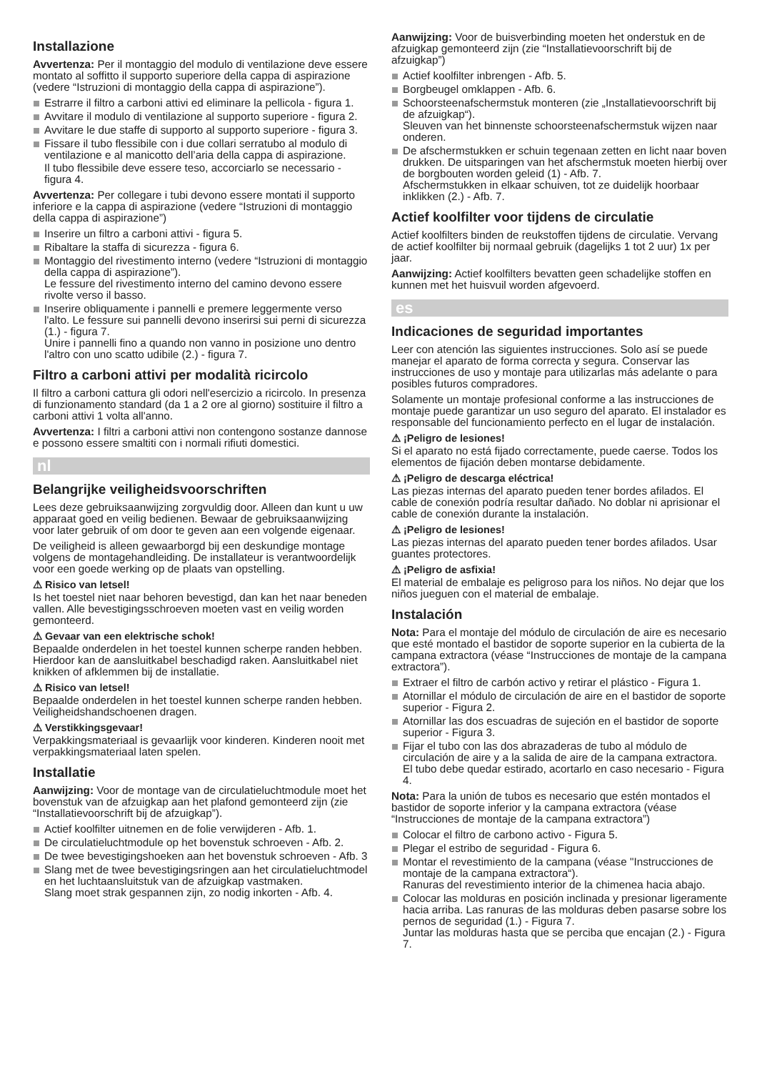Installazione
Avvertenza: Per il montaggio del modulo di ventilazione deve essere montato al soffitto il supporto superiore della cappa di aspirazione (vedere “Istruzioni di montaggio della cappa di aspirazione”).
Estrarre il filtro a carboni attivi ed eliminare la pellicola - figura 1.
Avvitare il modulo di ventilazione al supporto superiore - figura 2.
Avvitare le due staffe di supporto al supporto superiore - figura 3.
Fissare il tubo flessibile con i due collari serratubo al modulo di ventilazione e al manicotto dell’aria della cappa di aspirazione.
Il tubo flessibile deve essere teso, accorciarlo se necessario - figura 4.
Avvertenza: Per collegare i tubi devono essere montati il supporto inferiore e la cappa di aspirazione (vedere “Istruzioni di montaggio della cappa di aspirazione”)
Inserire un filtro a carboni attivi - figura 5.
Ribaltare la staffa di sicurezza - figura 6.
Montaggio del rivestimento interno (vedere “Istruzioni di montaggio della cappa di aspirazione”).
Le fessure del rivestimento interno del camino devono essere rivolte verso il basso.
Inserire obliquamente i pannelli e premere leggermente verso l'alto. Le fessure sui pannelli devono inserirsi sui perni di sicurezza (1.) - figura 7.
Unire i pannelli fino a quando non vanno in posizione uno dentro l'altro con uno scatto udibile (2.) - figura 7.
Filtro a carboni attivi per modalità ricircolo
Il filtro a carboni cattura gli odori nell'esercizio a ricircolo. In presenza di funzionamento standard (da 1 a 2 ore al giorno) sostituire il filtro a carboni attivi 1 volta all'anno.
Avvertenza: I filtri a carboni attivi non contengono sostanze dannose e possono essere smaltiti con i normali rifiuti domestici.
nl
Belangrijke veiligheidsvoorschriften
Lees deze gebruiksaanwijzing zorgvuldig door. Alleen dan kunt u uw apparaat goed en veilig bedienen. Bewaar de gebruiksaanwijzing voor later gebruik of om door te geven aan een volgende eigenaar.
De veiligheid is alleen gewaarborgd bij een deskundige montage volgens de montagehandleiding. De installateur is verantwoordelijk voor een goede werking op de plaats van opstelling.
⚠ Risico van letsel!
Is het toestel niet naar behoren bevestigd, dan kan het naar beneden vallen. Alle bevestigingsschroeven moeten vast en veilig worden gemonteerd.
⚠ Gevaar van een elektrische schok!
Bepaalde onderdelen in het toestel kunnen scherpe randen hebben. Hierdoor kan de aansluitkabel beschadigd raken. Aansluitkabel niet knikken of afklemmen bij de installatie.
⚠ Risico van letsel!
Bepaalde onderdelen in het toestel kunnen scherpe randen hebben. Veiligheidshandschoenen dragen.
⚠ Verstikkingsgevaar!
Verpakkingsmateriaal is gevaarlijk voor kinderen. Kinderen nooit met verpakkingsmateriaal laten spelen.
Installatie
Aanwijzing: Voor de montage van de circulatieluchtmodule moet het bovenstuk van de afzuigkap aan het plafond gemonteerd zijn (zie “Installatievoorschrift bij de afzuigkap”).
Actief koolfilter uitnemen en de folie verwijderen - Afb. 1.
De circulatieluchtmodule op het bovenstuk schroeven - Afb. 2.
De twee bevestigingshoeken aan het bovenstuk schroeven - Afb. 3
Slang met de twee bevestigingsringen aan het circulatieluchtmodel en het luchtaansluitstuk van de afzuigkap vastmaken.
Slang moet strak gespannen zijn, zo nodig inkorten - Afb. 4.
Aanwijzing: Voor de buisverbinding moeten het onderstuk en de afzuigkap gemonteerd zijn (zie “Installatievoorschrift bij de afzuigkap”)
Actief koolfilter inbrengen - Afb. 5.
Borgbeugel omklappen - Afb. 6.
Schoorsteenafschermstuk monteren (zie „Installatievoorschrift bij de afzuigkap“).
Sleuven van het binnenste schoorsteenafschermstuk wijzen naar onderen.
De afschermstukken er schuin tegenaan zetten en licht naar boven drukken. De uitsparingen van het afschermstuk moeten hierbij over de borgbouten worden geleid (1) - Afb. 7.
Afschermstukken in elkaar schuiven, tot ze duidelijk hoorbaar inklikken (2.) - Afb. 7.
Actief koolfilter voor tijdens de circulatie
Actief koolfilters binden de reukstoffen tijdens de circulatie. Vervang de actief koolfilter bij normaal gebruik (dagelijks 1 tot 2 uur) 1x per jaar.
Aanwijzing: Actief koolfilters bevatten geen schadelijke stoffen en kunnen met het huisvuil worden afgevoerd.
es
Indicaciones de seguridad importantes
Leer con atención las siguientes instrucciones. Solo así se puede manejar el aparato de forma correcta y segura. Conservar las instrucciones de uso y montaje para utilizarlas más adelante o para posibles futuros compradores.
Solamente un montaje profesional conforme a las instrucciones de montaje puede garantizar un uso seguro del aparato. El instalador es responsable del funcionamiento perfecto en el lugar de instalación.
⚠ ¡Peligro de lesiones!
Si el aparato no está fijado correctamente, puede caerse. Todos los elementos de fijación deben montarse debidamente.
⚠ ¡Peligro de descarga eléctrica!
Las piezas internas del aparato pueden tener bordes afilados. El cable de conexión podría resultar dañado. No doblar ni aprisionar el cable de conexión durante la instalación.
⚠ ¡Peligro de lesiones!
Las piezas internas del aparato pueden tener bordes afilados. Usar guantes protectores.
⚠ ¡Peligro de asfixia!
El material de embalaje es peligroso para los niños. No dejar que los niños jueguen con el material de embalaje.
Instalación
Nota: Para el montaje del módulo de circulación de aire es necesario que esté montado el bastidor de soporte superior en la cubierta de la campana extractora (véase “Instrucciones de montaje de la campana extractora”).
Extraer el filtro de carbón activo y retirar el plástico - Figura 1.
Atornillar el módulo de circulación de aire en el bastidor de soporte superior - Figura 2.
Atornillar las dos escuadras de sujeción en el bastidor de soporte superior - Figura 3.
Fijar el tubo con las dos abrazaderas de tubo al módulo de circulación de aire y a la salida de aire de la campana extractora.
El tubo debe quedar estirado, acortarlo en caso necesario - Figura 4.
Nota: Para la unión de tubos es necesario que estén montados el bastidor de soporte inferior y la campana extractora (véase “Instrucciones de montaje de la campana extractora”)
Colocar el filtro de carbono activo - Figura 5.
Plegar el estribo de seguridad - Figura 6.
Montar el revestimiento de la campana (véase "Instrucciones de montaje de la campana extractora“).
Ranuras del revestimiento interior de la chimenea hacia abajo.
Colocar las molduras en posición inclinada y presionar ligeramente hacia arriba. Las ranuras de las molduras deben pasarse sobre los pernos de seguridad (1.) - Figura 7.
Juntar las molduras hasta que se perciba que encajan (2.) - Figura 7.